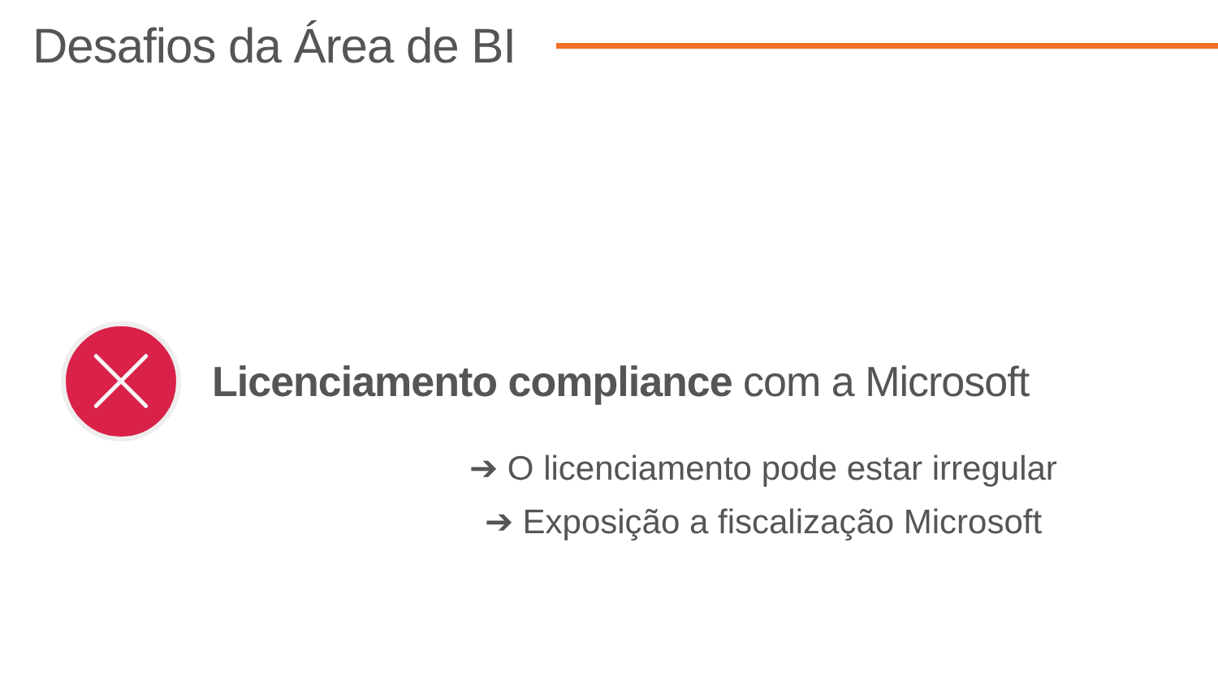Desafios da Área de BI
Licenciamento compliance com a Microsoft
➔ O licenciamento pode estar irregular
➔ Exposição a fiscalização Microsoft